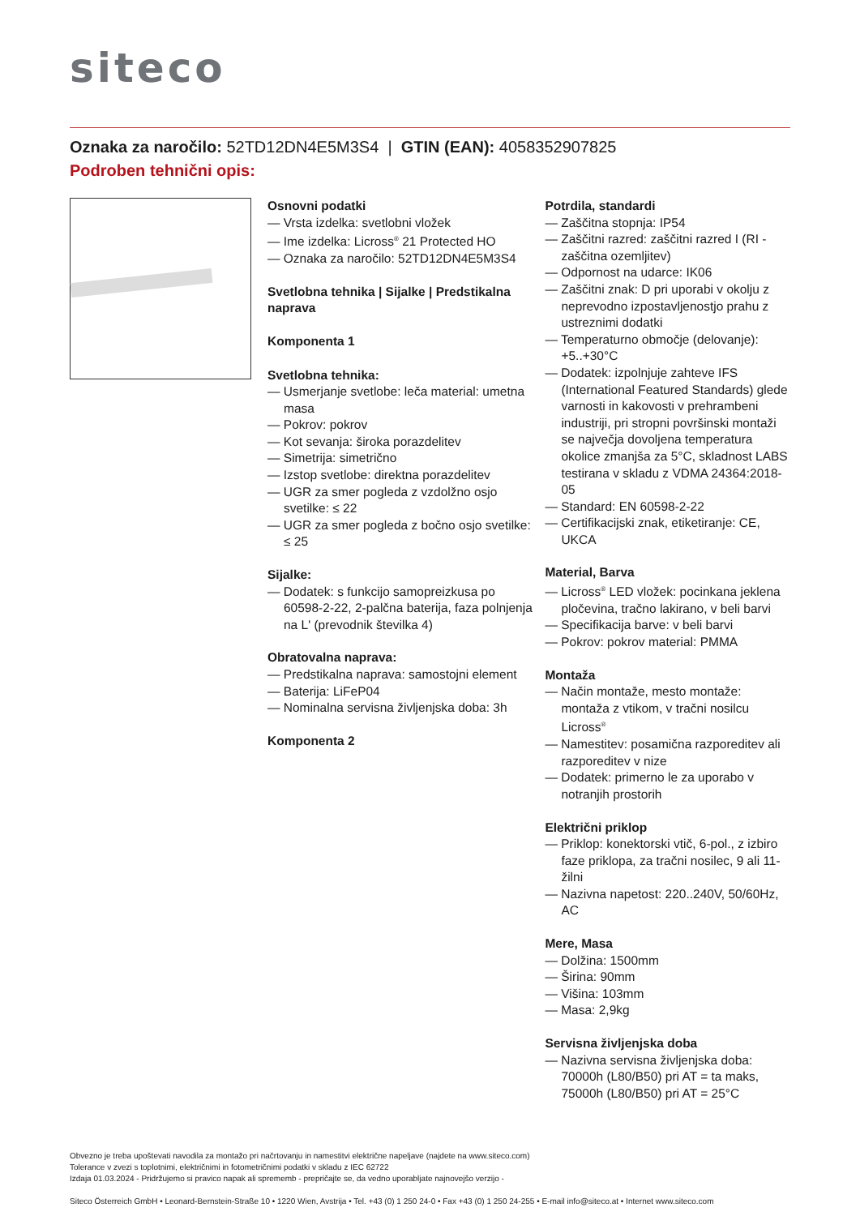siteco
Oznaka za naročilo: 52TD12DN4E5M3S4 | GTIN (EAN): 4058352907825
Podroben tehnični opis:
Osnovni podatki
— Vrsta izdelka: svetlobni vložek
— Ime izdelka: Licross<sup>®</sup> 21 Protected HO
— Oznaka za naročilo: 52TD12DN4E5M3S4
Svetlobna tehnika | Sijalke | Predstikalna naprava
Komponenta 1
Svetlobna tehnika:
— Usmerjanje svetlobe: leča material: umetna masa
— Pokrov: pokrov
— Kot sevanja: široka porazdelitev
— Simetrija: simetrično
— Izstop svetlobe: direktna porazdelitev
— UGR za smer pogleda z vzdolžno osjo svetilke: ≤ 22
— UGR za smer pogleda z bočno osjo svetilke: ≤ 25
Sijalke:
— Dodatek: s funkcijo samopreizkusa po 60598-2-22, 2-palčna baterija, faza polnjenja na L' (prevodnik številka 4)
Obratovalna naprava:
— Predstikalna naprava: samostojni element
— Baterija: LiFeP04
— Nominalna servisna življenjska doba: 3h
Komponenta 2
Potrdila, standardi
— Zaščitna stopnja: IP54
— Zaščitni razred: zaščitni razred I (RI - zaščitna ozemljitev)
— Odpornost na udarce: IK06
— Zaščitni znak: D pri uporabi v okolju z neprevodno izpostavljenostjo prahu z ustreznimi dodatki
— Temperaturno območje (delovanje): +5..+30°C
— Dodatek: izpolnjuje zahteve IFS (International Featured Standards) glede varnosti in kakovosti v prehrambeni industriji, pri stropni površinski montaži se največja dovoljena temperatura okolice zmanjša za 5°C, skladnost LABS testirana v skladu z VDMA 24364:2018-05
— Standard: EN 60598-2-22
— Certifikacijski znak, etiketiranje: CE, UKCA
Material, Barva
— Licross<sup>®</sup> LED vložek: pocinkana jeklena pločevina, tračno lakirano, v beli barvi
— Specifikacija barve: v beli barvi
— Pokrov: pokrov material: PMMA
Montaža
— Način montaže, mesto montaže: montaža z vtikom, v tračni nosilcu Licross<sup>®</sup>
— Namestitev: posamična razporeditev ali razporeditev v nize
— Dodatek: primerno le za uporabo v notranjih prostorih
Električni priklop
— Priklop: konektorski vtič, 6-pol., z izbiro faze priklopa, za tračni nosilec, 9 ali 11-žilni
— Nazivna napetost: 220..240V, 50/60Hz, AC
Mere, Masa
— Dolžina: 1500mm
— Širina: 90mm
— Višina: 103mm
— Masa: 2,9kg
Servisna življenjska doba
— Nazivna servisna življenjska doba: 70000h (L80/B50) pri AT = ta maks, 75000h (L80/B50) pri AT = 25°C
Obvezno je treba upoštevati navodila za montažo pri načrtovanju in namestitvi električne napeljave (najdete na www.siteco.com)
Tolerance v zvezi s toplotnimi, električnimi in fotometričnimi podatki v skladu z IEC 62722
Izdaja 01.03.2024 - Pridržujemo si pravico napak ali sprememb - prepričajte se, da vedno uporabljate najnovejšo verzijo -
Siteco Österreich GmbH • Leonard-Bernstein-Straße 10 • 1220 Wien, Avstrija • Tel. +43 (0) 1 250 24-0 • Fax +43 (0) 1 250 24-255 • E-mail info@siteco.at • Internet www.siteco.com